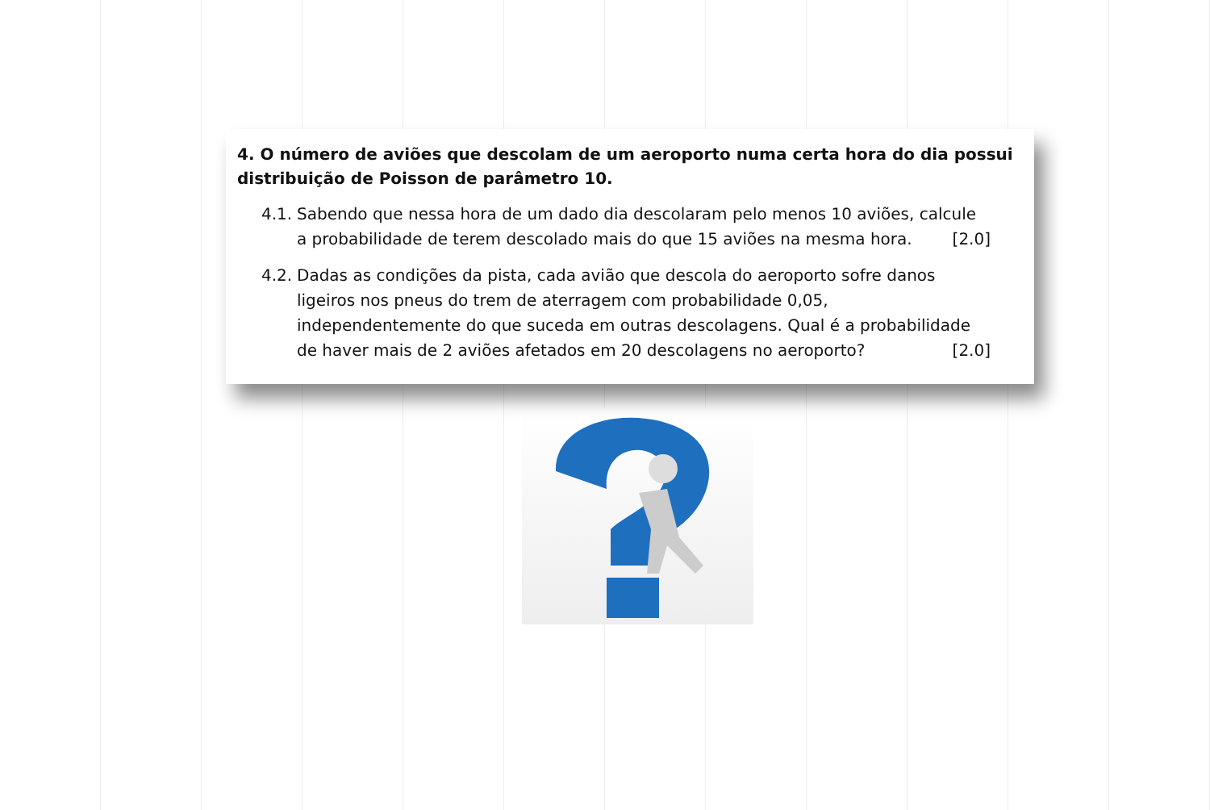4. O número de aviões que descolam de um aeroporto numa certa hora do dia possui distribuição de Poisson de parâmetro 10.
4.1. Sabendo que nessa hora de um dado dia descolaram pelo menos 10 aviões, calcule a probabilidade de terem descolado mais do que 15 aviões na mesma hora. [2.0]
4.2. Dadas as condições da pista, cada avião que descola do aeroporto sofre danos ligeiros nos pneus do trem de aterragem com probabilidade 0,05, independentemente do que suceda em outras descolagens. Qual é a probabilidade de haver mais de 2 aviões afetados em 20 descolagens no aeroporto? [2.0]